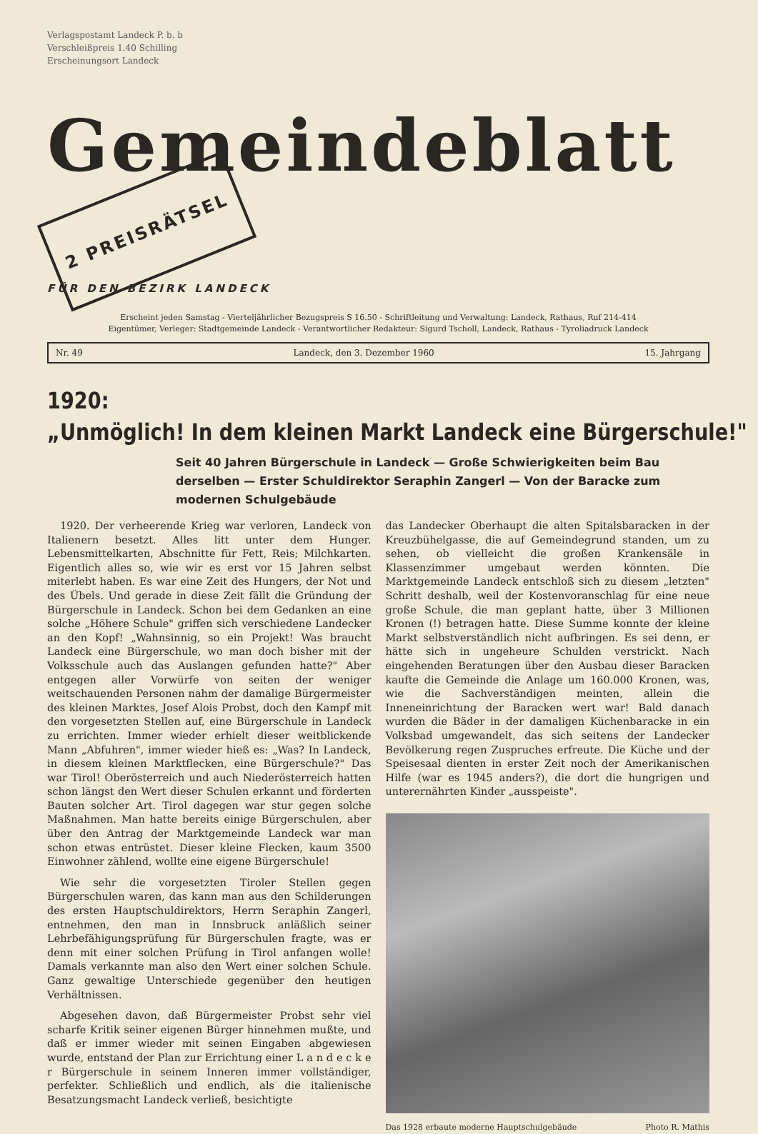Verlagspostamt Landeck P. b. b
Verschleißpreis 1.40 Schilling
Erscheinungsort Landeck
Gemeindeblatt 2 PREISRÄTSEL
FÜR DEN BEZIRK LANDECK
Erscheint jeden Samstag - Vierteljährlicher Bezugspreis S 16.50 - Schriftleitung und Verwaltung: Landeck, Rathaus, Ruf 214-414
Eigentümer, Verleger: Stadtgemeinde Landeck - Verantwortlicher Redakteur: Sigurd Tscholl, Landeck, Rathaus - Tyroliadruck Landeck
Nr. 49 Landeck, den 3. Dezember 1960 15. Jahrgang
1920:
„Unmöglich! In dem kleinen Markt Landeck eine Bürgerschule!"
Seit 40 Jahren Bürgerschule in Landeck — Große Schwierigkeiten beim Bau derselben — Erster Schuldirektor Seraphin Zangerl — Von der Baracke zum modernen Schulgebäude
1920. Der verheerende Krieg war verloren, Landeck von Italienern besetzt. Alles litt unter dem Hunger. Lebensmittelkarten, Abschnitte für Fett, Reis; Milchkarten. Eigentlich alles so, wie wir es erst vor 15 Jahren selbst miterlebt haben. Es war eine Zeit des Hungers, der Not und des Übels. Und gerade in diese Zeit fällt die Gründung der Bürgerschule in Landeck. Schon bei dem Gedanken an eine solche „Höhere Schule" griffen sich verschiedene Landecker an den Kopf! „Wahnsinnig, so ein Projekt! Was braucht Landeck eine Bürgerschule, wo man doch bisher mit der Volksschule auch das Auslangen gefunden hatte?" Aber entgegen aller Vorwürfe von seiten der weniger weitschauenden Personen nahm der damalige Bürgermeister des kleinen Marktes, Josef Alois Probst, doch den Kampf mit den vorgesetzten Stellen auf, eine Bürgerschule in Landeck zu errichten. Immer wieder erhielt dieser weitblickende Mann „Abfuhren", immer wieder hieß es: „Was? In Landeck, in diesem kleinen Marktflecken, eine Bürgerschule?" Das war Tirol! Oberösterreich und auch Niederösterreich hatten schon längst den Wert dieser Schulen erkannt und förderten Bauten solcher Art. Tirol dagegen war stur gegen solche Maßnahmen. Man hatte bereits einige Bürgerschulen, aber über den Antrag der Marktgemeinde Landeck war man schon etwas entrüstet. Dieser kleine Flecken, kaum 3500 Einwohner zählend, wollte eine eigene Bürgerschule!
Wie sehr die vorgesetzten Tiroler Stellen gegen Bürgerschulen waren, das kann man aus den Schilderungen des ersten Hauptschuldirektors, Herrn Seraphin Zangerl, entnehmen, den man in Innsbruck anläßlich seiner Lehrbefähigungsprüfung für Bürgerschulen fragte, was er denn mit einer solchen Prüfung in Tirol anfangen wolle! Damals verkannte man also den Wert einer solchen Schule. Ganz gewaltige Unterschiede gegenüber den heutigen Verhältnissen.
Abgesehen davon, daß Bürgermeister Probst sehr viel scharfe Kritik seiner eigenen Bürger hinnehmen mußte, und daß er immer wieder mit seinen Eingaben abgewiesen wurde, entstand der Plan zur Errichtung einer L a n d e c k e r Bürgerschule in seinem Inneren immer vollständiger, perfekter. Schließlich und endlich, als die italienische Besatzungsmacht Landeck verließ, besichtigte
das Landecker Oberhaupt die alten Spitalsbaracken in der Kreuzbühelgasse, die auf Gemeindegrund standen, um zu sehen, ob vielleicht die großen Krankensäle in Klassenzimmer umgebaut werden könnten. Die Marktgemeinde Landeck entschloß sich zu diesem „letzten" Schritt deshalb, weil der Kostenvoranschlag für eine neue große Schule, die man geplant hatte, über 3 Millionen Kronen (!) betragen hatte. Diese Summe konnte der kleine Markt selbstverständlich nicht aufbringen. Es sei denn, er hätte sich in ungeheure Schulden verstrickt. Nach eingehenden Beratungen über den Ausbau dieser Baracken kaufte die Gemeinde die Anlage um 160.000 Kronen, was, wie die Sachverständigen meinten, allein die Inneneinrichtung der Baracken wert war! Bald danach wurden die Bäder in der damaligen Küchenbaracke in ein Volksbad umgewandelt, das sich seitens der Landecker Bevölkerung regen Zuspruches erfreute. Die Küche und der Speisesaal dienten in erster Zeit noch der Amerikanischen Hilfe (war es 1945 anders?), die dort die hungrigen und unterernährten Kinder „ausspeiste".
Das 1928 erbaute moderne Hauptschulgebäude Photo R. Mathis